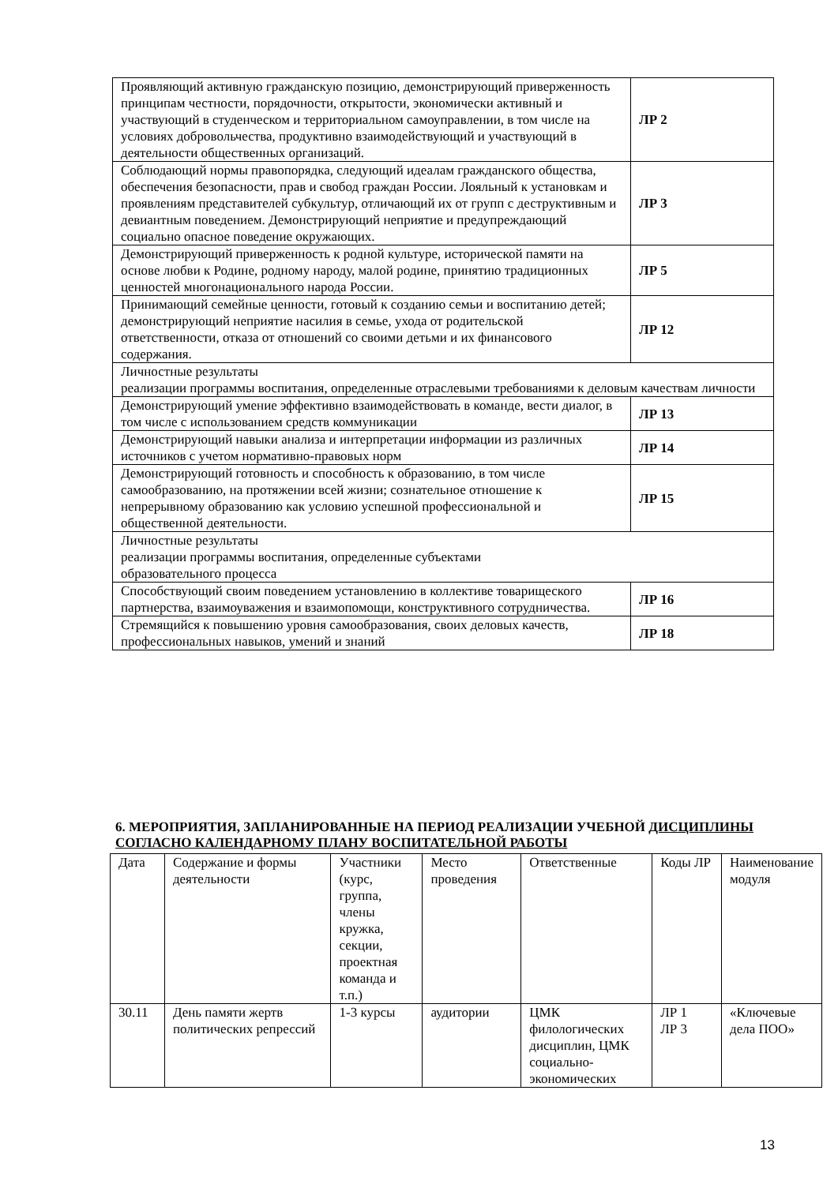| Проявляющий активную гражданскую позицию, демонстрирующий приверженность принципам честности, порядочности, открытости, экономически активный и участвующий в студенческом и территориальном самоуправлении, в том числе на условиях добровольчества, продуктивно взаимодействующий и участвующий в деятельности общественных организаций. | ЛР 2 |
| Соблюдающий нормы правопорядка, следующий идеалам гражданского общества, обеспечения безопасности, прав и свобод граждан России. Лояльный к установкам и проявлениям представителей субкультур, отличающий их от групп с деструктивным и девиантным поведением. Демонстрирующий неприятие и предупреждающий социально опасное поведение окружающих. | ЛР 3 |
| Демонстрирующий приверженность к родной культуре, исторической памяти на основе любви к Родине, родному народу, малой родине, принятию традиционных ценностей многонационального народа России. | ЛР 5 |
| Принимающий семейные ценности, готовый к созданию семьи и воспитанию детей; демонстрирующий неприятие насилия в семье, ухода от родительской ответственности, отказа от отношений со своими детьми и их финансового содержания. | ЛР 12 |
| Личностные результаты реализации программы воспитания, определенные отраслевыми требованиями к деловым качествам личности | |
| Демонстрирующий умение эффективно взаимодействовать в команде, вести диалог, в том числе с использованием средств коммуникации | ЛР 13 |
| Демонстрирующий навыки анализа и интерпретации информации из различных источников с учетом нормативно-правовых норм | ЛР 14 |
| Демонстрирующий готовность и способность к образованию, в том числе самообразованию, на протяжении всей жизни; сознательное отношение к непрерывному образованию как условию успешной профессиональной и общественной деятельности. | ЛР 15 |
| Личностные результаты реализации программы воспитания, определенные субъектами образовательного процесса | |
| Способствующий своим поведением установлению в коллективе товарищеского партнерства, взаимоуважения и взаимопомощи, конструктивного сотрудничества. | ЛР 16 |
| Стремящийся к повышению уровня самообразования, своих деловых качеств, профессиональных навыков, умений и знаний | ЛР 18 |
6. МЕРОПРИЯТИЯ, ЗАПЛАНИРОВАННЫЕ НА ПЕРИОД РЕАЛИЗАЦИИ УЧЕБНОЙ ДИСЦИПЛИНЫ СОГЛАСНО КАЛЕНДАРНОМУ ПЛАНУ ВОСПИТАТЕЛЬНОЙ РАБОТЫ
| Дата | Содержание и формы деятельности | Участники (курс, группа, члены кружка, секции, проектная команда и т.п.) | Место проведения | Ответственные | Коды ЛР | Наименование модуля |
| --- | --- | --- | --- | --- | --- | --- |
| 30.11 | День памяти жертв политических репрессий | 1-3 курсы | аудитории | ЦМК филологических дисциплин, ЦМК социально-экономических | ЛР 1 ЛР 3 | «Ключевые дела ПОО» |
13